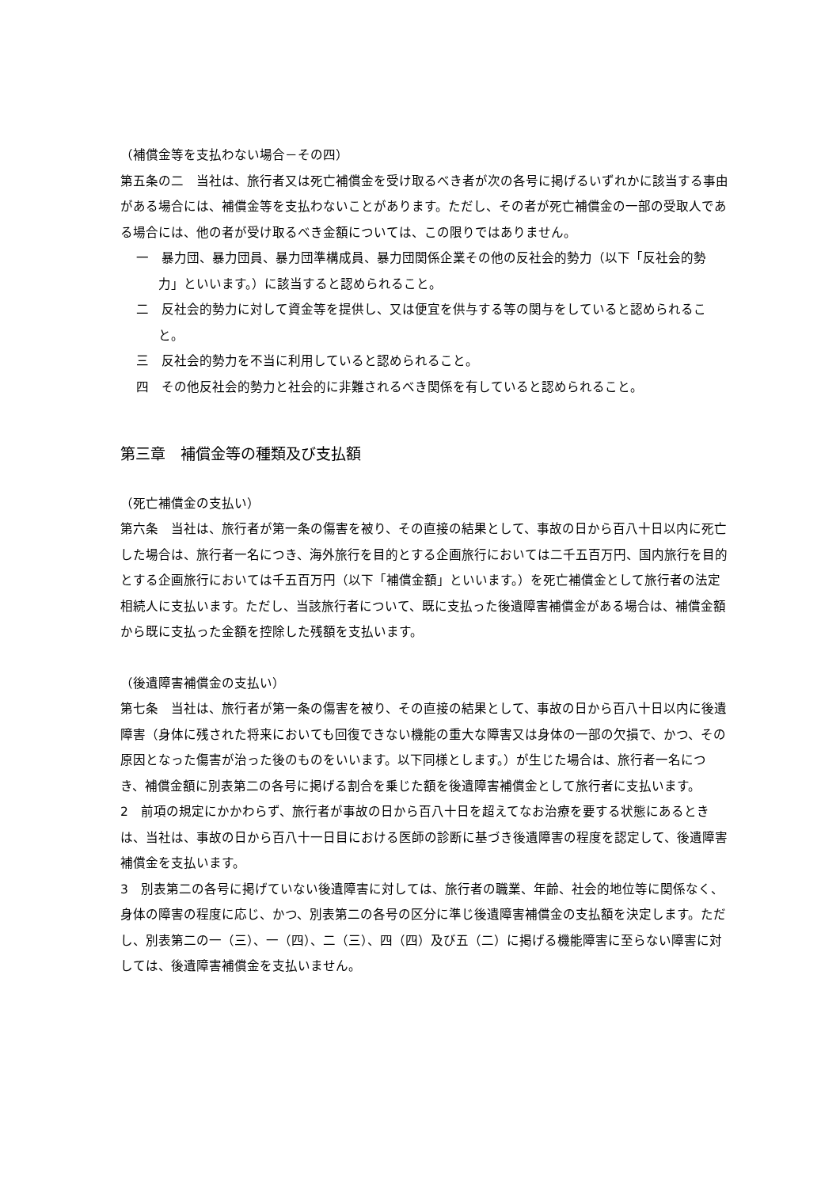（補償金等を支払わない場合－その四）
第五条の二　当社は、旅行者又は死亡補償金を受け取るべき者が次の各号に掲げるいずれかに該当する事由がある場合には、補償金等を支払わないことがあります。ただし、その者が死亡補償金の一部の受取人である場合には、他の者が受け取るべき金額については、この限りではありません。
一　暴力団、暴力団員、暴力団準構成員、暴力団関係企業その他の反社会的勢力（以下「反社会的勢力」といいます。）に該当すると認められること。
二　反社会的勢力に対して資金等を提供し、又は便宜を供与する等の関与をしていると認められること。
三　反社会的勢力を不当に利用していると認められること。
四　その他反社会的勢力と社会的に非難されるべき関係を有していると認められること。
第三章　補償金等の種類及び支払額
（死亡補償金の支払い）
第六条　当社は、旅行者が第一条の傷害を被り、その直接の結果として、事故の日から百八十日以内に死亡した場合は、旅行者一名につき、海外旅行を目的とする企画旅行においては二千五百万円、国内旅行を目的とする企画旅行においては千五百万円（以下「補償金額」といいます。）を死亡補償金として旅行者の法定相続人に支払います。ただし、当該旅行者について、既に支払った後遺障害補償金がある場合は、補償金額から既に支払った金額を控除した残額を支払います。
（後遺障害補償金の支払い）
第七条　当社は、旅行者が第一条の傷害を被り、その直接の結果として、事故の日から百八十日以内に後遺障害（身体に残された将来においても回復できない機能の重大な障害又は身体の一部の欠損で、かつ、その原因となった傷害が治った後のものをいいます。以下同様とします。）が生じた場合は、旅行者一名につき、補償金額に別表第二の各号に掲げる割合を乗じた額を後遺障害補償金として旅行者に支払います。
2　前項の規定にかかわらず、旅行者が事故の日から百八十日を超えてなお治療を要する状態にあるときは、当社は、事故の日から百八十一日目における医師の診断に基づき後遺障害の程度を認定して、後遺障害補償金を支払います。
3　別表第二の各号に掲げていない後遺障害に対しては、旅行者の職業、年齢、社会的地位等に関係なく、身体の障害の程度に応じ、かつ、別表第二の各号の区分に準じ後遺障害補償金の支払額を決定します。ただし、別表第二の一（三）、一（四）、二（三）、四（四）及び五（二）に掲げる機能障害に至らない障害に対しては、後遺障害補償金を支払いません。